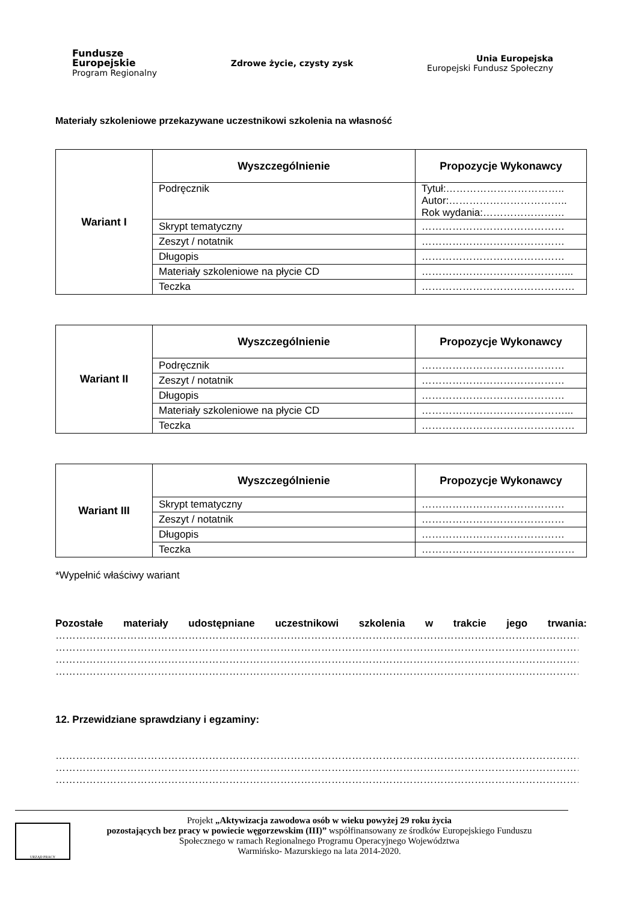Fundusze
Europejskie
Program Regionalny
Zdrowe życie, czysty zysk
Unia Europejska
Europejski Fundusz Społeczny
Materiały szkoleniowe przekazywane uczestnikowi szkolenia na własność
| Wariant I | Wyszczególnienie | Propozycje Wykonawcy |
| | Podręcznik | Tytuł:…………………………….. Autor:…………………………….. Rok wydania:…………………… |
| | Skrypt tematyczny | …………………………………… |
| | Zeszyt / notatnik | …………………………………… |
| | Długopis | …………………………………… |
| | Materiały szkoleniowe na płycie CD | ……………………………………... |
| | Teczka | ……………………………………… |
| Wariant II | Wyszczególnienie | Propozycje Wykonawcy |
| | Podręcznik | …………………………………… |
| | Zeszyt / notatnik | …………………………………… |
| | Długopis | …………………………………… |
| | Materiały szkoleniowe na płycie CD | ……………………………………... |
| | Teczka | ……………………………………… |
| Wariant III | Wyszczególnienie | Propozycje Wykonawcy |
| | Skrypt tematyczny | …………………………………… |
| | Zeszyt / notatnik | …………………………………… |
| | Długopis | …………………………………… |
| | Teczka | ……………………………………… |
*Wypełnić właściwy wariant
Pozostałe materiały udostępniane uczestnikowi szkolenia w trakcie jego trwania:
…………………………………………………………………………………………………………………………………………
…………………………………………………………………………………………………………………………………………
…………………………………………………………………………………………………………………………………………
…………………………………………………………………………………………………………………………………………
12. Przewidziane sprawdziany i egzaminy:
…………………………………………………………………………………………………………………………………………
…………………………………………………………………………………………………………………………………………
…………………………………………………………………………………………………………………………………………
URZĄD PRACY
Projekt „Aktywizacja zawodowa osób w wieku powyżej 29 roku życia
pozostających bez pracy w powiecie węgorzewskim (III)” współfinansowany ze środków Europejskiego Funduszu
Społecznego w ramach Regionalnego Programu Operacyjnego Województwa
Warmińsko- Mazurskiego na lata 2014-2020.